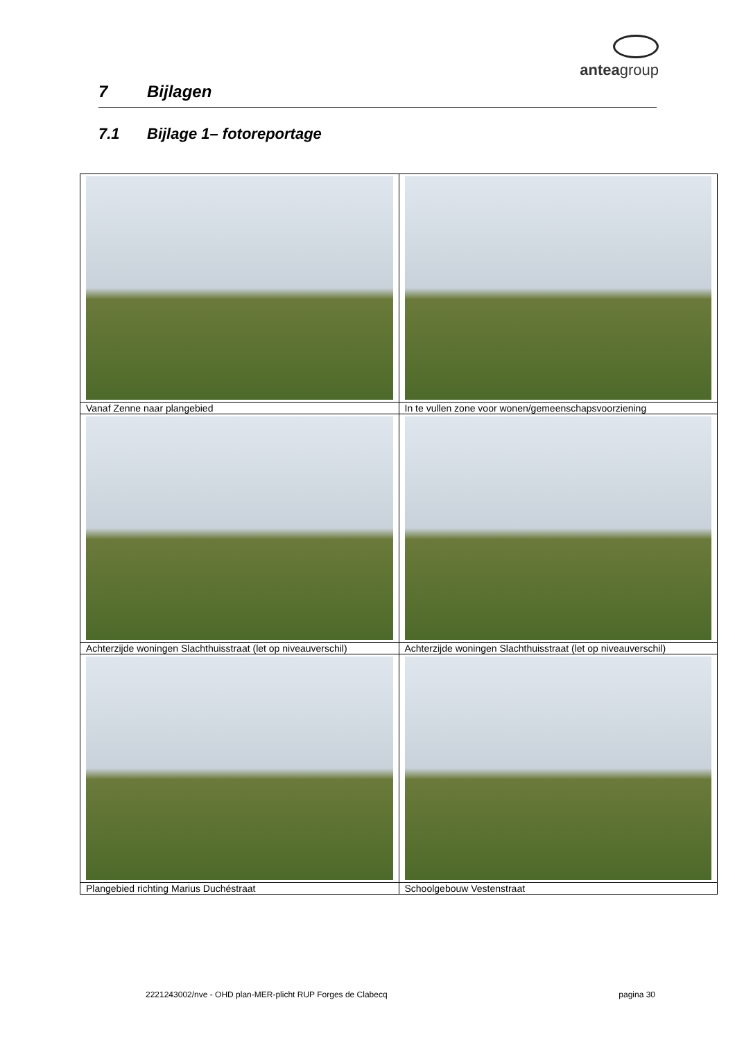anteagroup
7 Bijlagen
7.1 Bijlage 1– fotoreportage
| Vanaf Zenne naar plangebied | In te vullen zone voor wonen/gemeenschapsvoorziening |
| Achterzijde woningen Slachthuisstraat (let op niveauverschil) | Achterzijde woningen Slachthuisstraat (let op niveauverschil) |
| Plangebied richting Marius Duchéstraat | Schoolgebouw Vestenstraat |
2221243002/nve - OHD plan-MER-plicht RUP Forges de Clabecq pagina 30